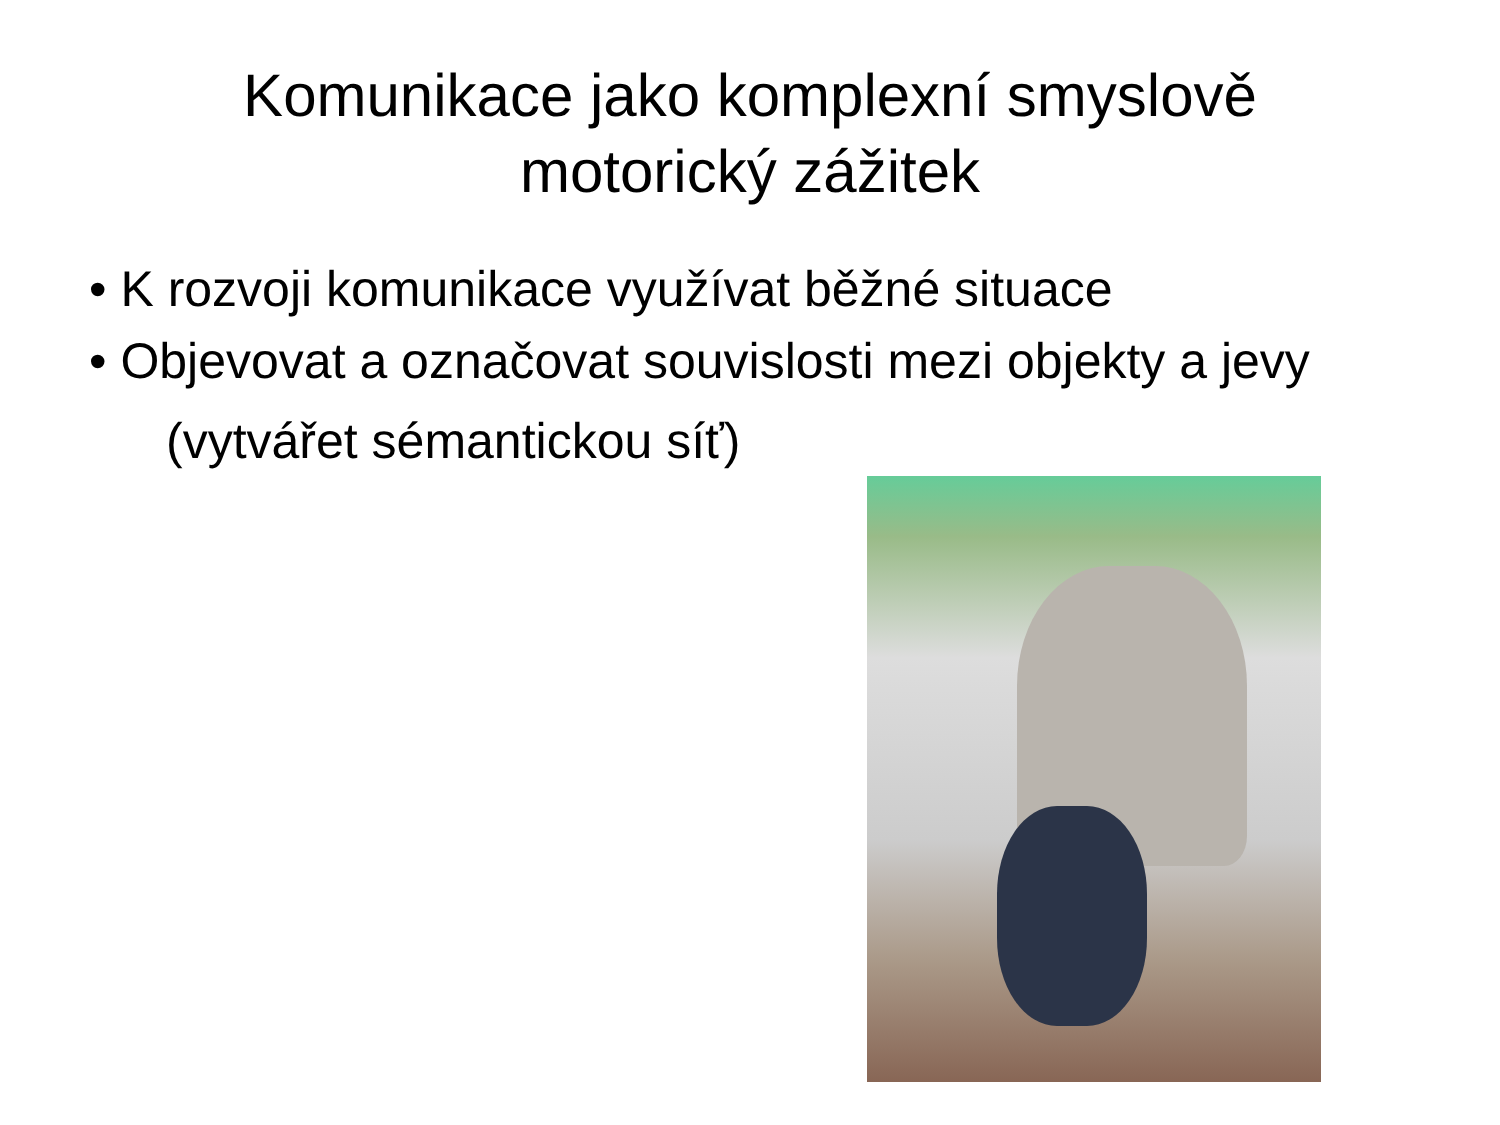Komunikace jako komplexní smyslově
motorický zážitek
• K rozvoji komunikace využívat běžné situace
• Objevovat a označovat souvislosti mezi objekty a jevy
(vytvářet sémantickou síť)